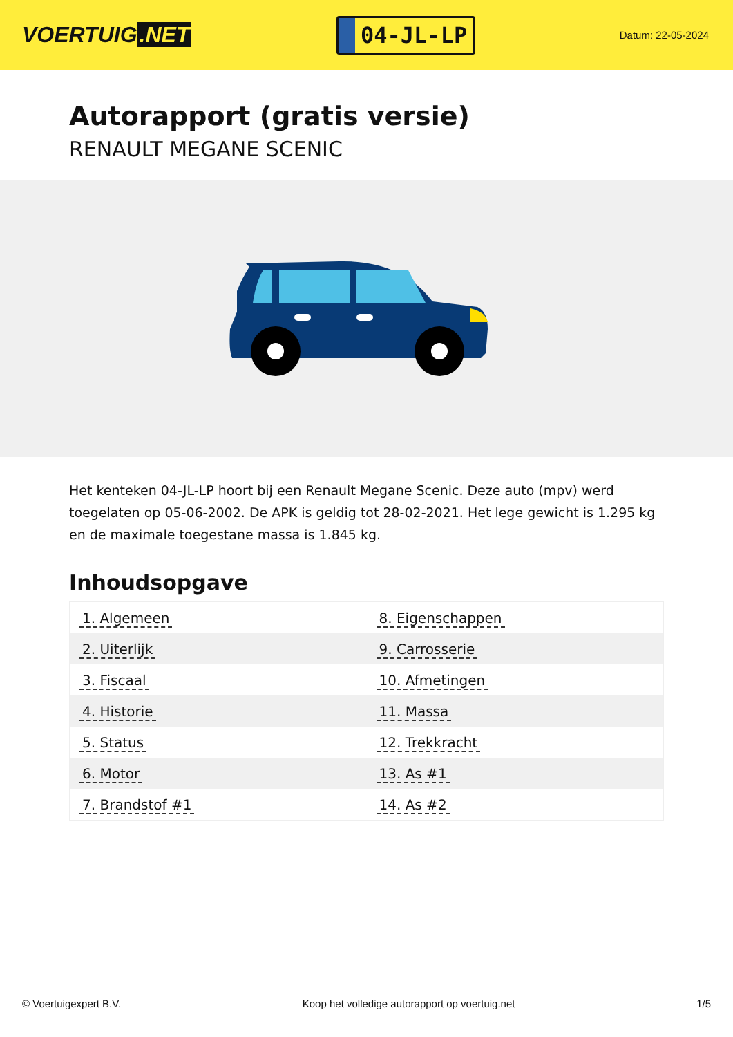VOERTUIG.NET
04-JL-LP
Datum: 22-05-2024
Autorapport (gratis versie)
RENAULT MEGANE SCENIC
Het kenteken 04-JL-LP hoort bij een Renault Megane Scenic. Deze auto (mpv) werd toegelaten op 05-06-2002. De APK is geldig tot 28-02-2021. Het lege gewicht is 1.295 kg en de maximale toegestane massa is 1.845 kg.
Inhoudsopgave
| 1. Algemeen | 8. Eigenschappen |
| 2. Uiterlijk | 9. Carrosserie |
| 3. Fiscaal | 10. Afmetingen |
| 4. Historie | 11. Massa |
| 5. Status | 12. Trekkracht |
| 6. Motor | 13. As #1 |
| 7. Brandstof #1 | 14. As #2 |
© Voertuigexpert B.V. Koop het volledige autorapport op voertuig.net 1/5